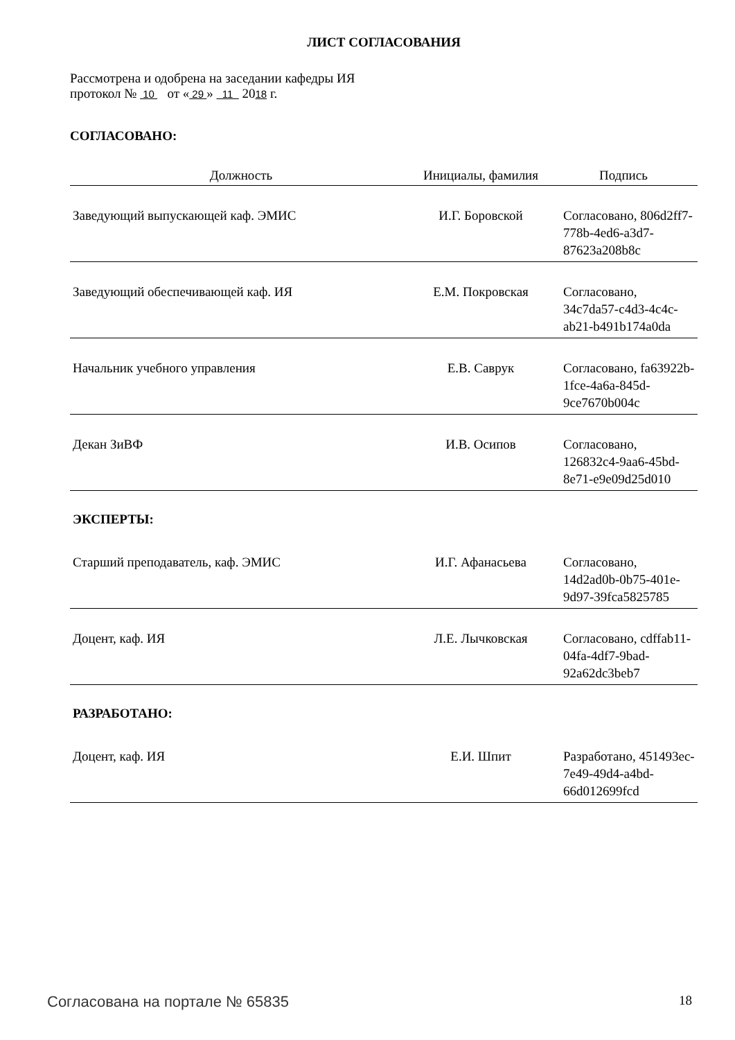ЛИСТ СОГЛАСОВАНИЯ
Рассмотрена и одобрена на заседании кафедры ИЯ
протокол № 10 от « 29 » 11 2018 г.
СОГЛАСОВАНО:
| Должность | Инициалы, фамилия | Подпись |
| --- | --- | --- |
| Заведующий выпускающей каф. ЭМИС | И.Г. Боровской | Согласовано, 806d2ff7-778b-4ed6-a3d7-87623a208b8c |
| Заведующий обеспечивающей каф. ИЯ | Е.М. Покровская | Согласовано, 34c7da57-c4d3-4c4c-ab21-b491b174a0da |
| Начальник учебного управления | Е.В. Саврук | Согласовано, fa63922b-1fce-4a6a-845d-9ce7670b004c |
| Декан ЗиВФ | И.В. Осипов | Согласовано, 126832c4-9aa6-45bd-8e71-e9e09d25d010 |
ЭКСПЕРТЫ:
| Старший преподаватель, каф. ЭМИС | И.Г. Афанасьева | Согласовано, 14d2ad0b-0b75-401e-9d97-39fca5825785 |
| Доцент, каф. ИЯ | Л.Е. Лычковская | Согласовано, cdffab11-04fa-4df7-9bad-92a62dc3beb7 |
РАЗРАБОТАНО:
| Доцент, каф. ИЯ | Е.И. Шпит | Разработано, 451493ec-7e49-49d4-a4bd-66d012699fcd |
Согласована на портале № 65835 18